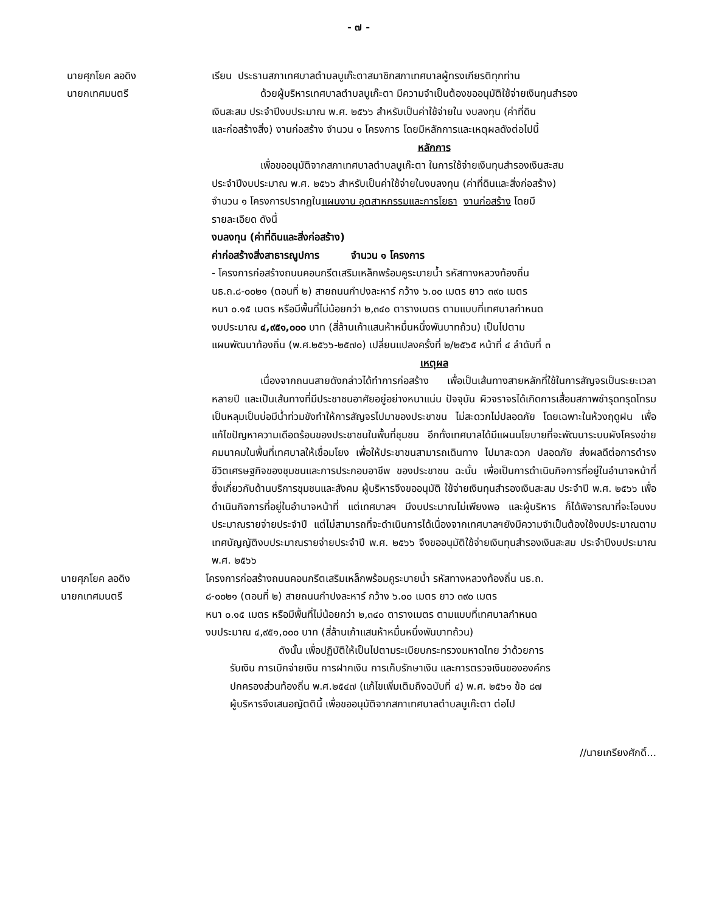- ๗ -
นายศุภโยค ลอดิง
นายกเทศมนตรี
เรียน ประธานสภาเทศบาลตำบลบูเก๊ะตาสมาชิกสภาเทศบาลผู้ทรงเกียรติทุกท่าน
ด้วยผู้บริหารเทศบาลตำบลบูเก๊ะตา มีความจำเป็นต้องขออนุมัติใช้จ่ายเงินทุนสำรอง
เงินสะสม ประจำปีงบประมาณ พ.ศ. ๒๕๖๖ สำหรับเป็นค่าใช้จ่ายใน งบลงทุน (ค่าที่ดิน
และก่อสร้างสิ่ง) งานก่อสร้าง จำนวน ๑ โครงการ โดยมีหลักการและเหตุผลดังต่อไปนี้
หลักการ
เพื่อขออนุมัติจากสภาเทศบาลตำบลบูเก๊ะตา ในการใช้จ่ายเงินทุนสำรองเงินสะสม
ประจำปีงบประมาณ พ.ศ. ๒๕๖๖ สำหรับเป็นค่าใช้จ่ายในงบลงทุน (ค่าที่ดินและสิ่งก่อสร้าง)
จำนวน ๑ โครงการปรากฏในแผนงาน อุตสาหกรรมและการโยธา งานก่อสร้าง โดยมี
รายละเอียด ดังนี้
งบลงทุน (ค่าที่ดินและสิ่งก่อสร้าง)
ค่าก่อสร้างสิ่งสาธารณูปการ จำนวน ๑ โครงการ
- โครงการก่อสร้างถนนคอนกรีตเสริมเหล็กพร้อมคูระบายน้ำ รหัสทางหลวงท้องถิ่น
นธ.ถ.๘-๐๐๒๑ (ตอนที่ ๒) สายถนนกำปงละหาร์ กว้าง ๖.๐๐ เมตร ยาว ๓๙๐ เมตร
หนา ๐.๑๕ เมตร หรือมีพื้นที่ไม่น้อยกว่า ๒,๓๔๐ ตารางเมตร ตามแบบที่เทศบาลกำหนด
งบประมาณ ๔,๙๕๑,๐๐๐ บาท (สี่ล้านเก้าแสนห้าหมื่นหนึ่งพันบาทถ้วน) เป็นไปตาม
แผนพัฒนาท้องถิ่น (พ.ศ.๒๕๖๖-๒๕๗๐) เปลี่ยนแปลงครั้งที่ ๒/๒๕๖๕ หน้าที่ ๔ ลำดับที่ ๓
เหตุผล
เนื่องจากถนนสายดังกล่าวได้ทำการก่อสร้าง เพื่อเป็นเส้นทางสายหลักที่ใช้ในการสัญจรเป็นระยะเวลาหลายปี และเป็นเส้นทางที่มีประชาชนอาศัยอยู่อย่างหนาแน่น ปัจจุบัน ผิวจราจรได้เกิดการเสื่อมสภาพชำรุดทรุดโทรมเป็นหลุมเป็นบ่อมีน้ำท่วมขังทำให้การสัญจรไปมาของประชาชน ไม่สะดวกไม่ปลอดภัย โดยเฉพาะในห้วงฤดูฝน เพื่อแก้ไขปัญหาความเดือดร้อนของประชาชนในพื้นที่ชุมชน อีกทั้งเทศบาลได้มีแผนนโยบายที่จะพัฒนาระบบผังโครงข่ายคมนาคมในพื้นที่เทศบาลให้เชื่อมโยง เพื่อให้ประชาชนสามารถเดินทาง ไปมาสะดวก ปลอดภัย ส่งผลดีต่อการดำรงชีวิตเศรษฐกิจของชุมชนและการประกอบอาชีพ ของประชาชน ฉะนั้น เพื่อเป็นการดำเนินกิจการที่อยู่ในอำนาจหน้าที่ ซึ่งเกี่ยวกับด้านบริการชุมชนและสังคม ผู้บริหารจึงขออนุมัติ ใช้จ่ายเงินทุนสำรองเงินสะสม ประจำปี พ.ศ. ๒๕๖๖ เพื่อดำเนินกิจการที่อยู่ในอำนาจหน้าที่ แต่เทศบาลฯ มีงบประมาณไม่เพียงพอ และผู้บริหาร ก็ได้พิจารณาที่จะโอนงบประมาณรายจ่ายประจำปี แต่ไม่สามารถที่จะดำเนินการได้เนื่องจากเทศบาลฯยังมีความจำเป็นต้องใช้งบประมาณตามเทศบัญญัติงบประมาณรายจ่ายประจำปี พ.ศ. ๒๕๖๖ จึงขออนุมัติใช้จ่ายเงินทุนสำรองเงินสะสม ประจำปีงบประมาณ พ.ศ. ๒๕๖๖
นายศุภโยค ลอดิง
นายกเทศมนตรี
โครงการก่อสร้างถนนคอนกรีตเสริมเหล็กพร้อมคูระบายน้ำ รหัสทางหลวงท้องถิ่น นธ.ถ.
๘-๐๐๒๑ (ตอนที่ ๒) สายถนนกำปงละหาร์ กว้าง ๖.๐๐ เมตร ยาว ๓๙๐ เมตร
หนา ๐.๑๕ เมตร หรือมีพื้นที่ไม่น้อยกว่า ๒,๓๔๐ ตารางเมตร ตามแบบที่เทศบาลกำหนด
งบประมาณ ๔,๙๕๑,๐๐๐ บาท (สี่ล้านเก้าแสนห้าหมื่นหนึ่งพันบาทถ้วน)
ดังนั้น เพื่อปฏิบัติให้เป็นไปตามระเบียบกระทรวงมหาดไทย ว่าด้วยการ
รับเงิน การเบิกจ่ายเงิน การฝากเงิน การเก็บรักษาเงิน และการตรวจเงินขององค์กร
ปกครองส่วนท้องถิ่น พ.ศ.๒๕๔๗ (แก้ไขเพิ่มเติมถึงฉบับที่ ๔) พ.ศ. ๒๕๖๑ ข้อ ๘๗
ผู้บริหารจึงเสนอญัตตินี้ เพื่อขออนุมัติจากสภาเทศบาลตำบลบูเก๊ะตา ต่อไป
//นายเกรียงศักดิ์...